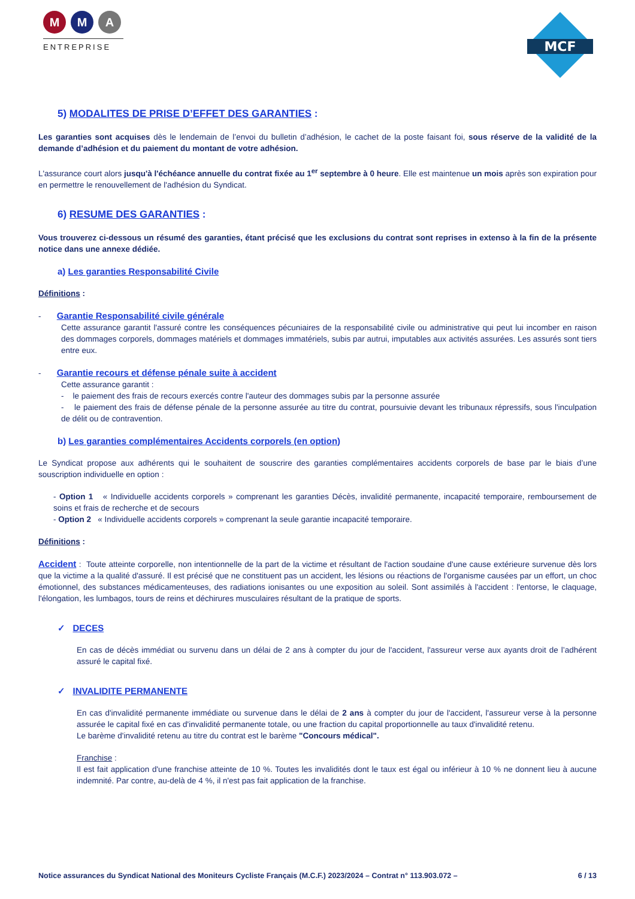M M A
ENTREPRISE
MCF
5) MODALITES DE PRISE D’EFFET DES GARANTIES :
Les garanties sont acquises dès le lendemain de l’envoi du bulletin d’adhésion, le cachet de la poste faisant foi, sous réserve de la validité de la demande d’adhésion et du paiement du montant de votre adhésion.
L'assurance court alors jusqu'à l'échéance annuelle du contrat fixée au 1<sup>er</sup> septembre à 0 heure. Elle est maintenue un mois après son expiration pour en permettre le renouvellement de l'adhésion du Syndicat.
6) RESUME DES GARANTIES :
Vous trouverez ci-dessous un résumé des garanties, étant précisé que les exclusions du contrat sont reprises in extenso à la fin de la présente notice dans une annexe dédiée.
a) Les garanties Responsabilité Civile
Définitions :
- Garantie Responsabilité civile générale
Cette assurance garantit l'assuré contre les conséquences pécuniaires de la responsabilité civile ou administrative qui peut lui incomber en raison des dommages corporels, dommages matériels et dommages immatériels, subis par autrui, imputables aux activités assurées. Les assurés sont tiers entre eux.
- Garantie recours et défense pénale suite à accident
Cette assurance garantit :
- le paiement des frais de recours exercés contre l'auteur des dommages subis par la personne assurée
- le paiement des frais de défense pénale de la personne assurée au titre du contrat, poursuivie devant les tribunaux répressifs, sous l'inculpation de délit ou de contravention.
b) Les garanties complémentaires Accidents corporels (en option)
Le Syndicat propose aux adhérents qui le souhaitent de souscrire des garanties complémentaires accidents corporels de base par le biais d’une souscription individuelle en option :
- Option 1 « Individuelle accidents corporels » comprenant les garanties Décès, invalidité permanente, incapacité temporaire, remboursement de soins et frais de recherche et de secours
- Option 2 « Individuelle accidents corporels » comprenant la seule garantie incapacité temporaire.
Définitions :
Accident : Toute atteinte corporelle, non intentionnelle de la part de la victime et résultant de l'action soudaine d'une cause extérieure survenue dès lors que la victime a la qualité d'assuré. Il est précisé que ne constituent pas un accident, les lésions ou réactions de l'organisme causées par un effort, un choc émotionnel, des substances médicamenteuses, des radiations ionisantes ou une exposition au soleil. Sont assimilés à l'accident : l'entorse, le claquage, l'élongation, les lumbagos, tours de reins et déchirures musculaires résultant de la pratique de sports.
✓ DECES
En cas de décès immédiat ou survenu dans un délai de 2 ans à compter du jour de l'accident, l'assureur verse aux ayants droit de l’adhérent assuré le capital fixé.
✓ INVALIDITE PERMANENTE
En cas d'invalidité permanente immédiate ou survenue dans le délai de 2 ans à compter du jour de l'accident, l'assureur verse à la personne assurée le capital fixé en cas d'invalidité permanente totale, ou une fraction du capital proportionnelle au taux d'invalidité retenu.
Le barème d'invalidité retenu au titre du contrat est le barème "Concours médical".
Franchise :
Il est fait application d'une franchise atteinte de 10 %. Toutes les invalidités dont le taux est égal ou inférieur à 10 % ne donnent lieu à aucune indemnité. Par contre, au-delà de 4 %, il n'est pas fait application de la franchise.
Notice assurances du Syndicat National des Moniteurs Cycliste Français (M.C.F.) 2023/2024 – Contrat n° 113.903.072 – 6 / 13